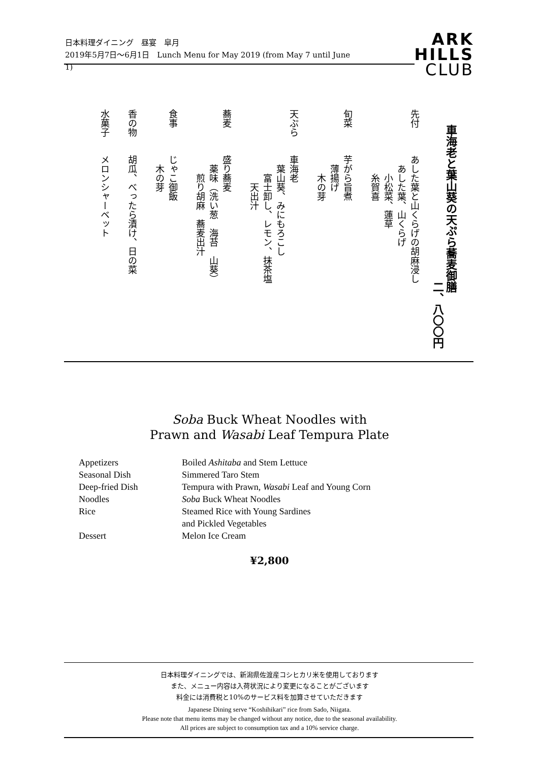日本料理ダイニング　昼宴　皐月
2019年5月7日〜6月1日　Lunch Menu for May 2019 (from May 7 until June 1)
ARK
HILLS
CLUB
車海老と葉山葵の天ぷら蕎麦御膳
　　　　　　　　　　　　　　二、八〇〇円
先付　　　あした葉と山くらげの胡麻浸し
　　　　　　あした葉、山くらげ
　　　　　　　小松菜、蓮草
　　　　　　　糸賀喜
旬菜　　　芋がら旨煮
　　　　　　薄揚げ
　　　　　　　木の芽
天ぷら　　車海老
　　　　　　葉山葵、みにもろこし
　　　　　　　富士卸し、レモン、抹茶塩
　　　　　　　　天出汁
蕎麦　　　盛り蕎麦
　　　　　　薬味（洗い葱　海苔　山葵）
　　　　　　　煎り胡麻　蕎麦出汁
食事　　　じゃこ御飯
　　　　　　木の芽
香の物　　胡瓜、べったら漬け、日の菜
水菓子　　メロンシャーベット
Soba Buck Wheat Noodles with
Prawn and Wasabi Leaf Tempura Plate
| Appetizers | Boiled Ashitaba and Stem Lettuce |
| Seasonal Dish | Simmered Taro Stem |
| Deep-fried Dish | Tempura with Prawn, Wasabi Leaf and Young Corn |
| Noodles | Soba Buck Wheat Noodles |
| Rice | Steamed Rice with Young Sardines and Pickled Vegetables |
| Dessert | Melon Ice Cream |
¥2,800
日本料理ダイニングでは、新潟県佐渡産コシヒカリ米を使用しております
また、メニュー内容は入荷状況により変更になることがございます
料金には消費税と10%のサービス料を加算させていただきます
Japanese Dining serve “Koshihikari” rice from Sado, Niigata.
Please note that menu items may be changed without any notice, due to the seasonal availability.
All prices are subject to consumption tax and a 10% service charge.